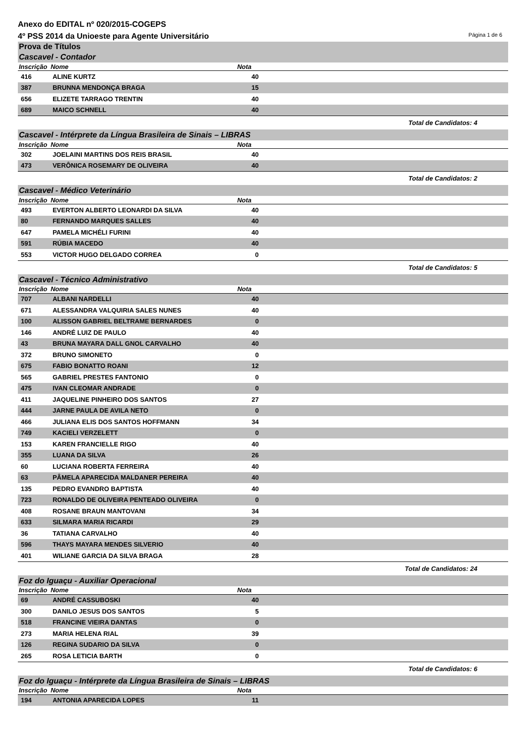Anexo do EDITAL nº 020/2015-COGEPS
4º PSS 2014 da Unioeste para Agente Universitário Página 1 de 6
Prova de Títulos
Cascavel - Contador
| Inscrição | Nome | Nota | |
| --- | --- | --- | --- |
| 416 | ALINE KURTZ | 40 | |
| 387 | BRUNNA MENDONÇA BRAGA | 15 | |
| 656 | ELIZETE TARRAGO TRENTIN | 40 | |
| 689 | MAICO SCHNELL | 40 | |
Total de Candidatos: 4
Cascavel - Intérprete da Língua Brasileira de Sinais – LIBRAS
| Inscrição | Nome | Nota | |
| --- | --- | --- | --- |
| 302 | JOELAINI MARTINS DOS REIS BRASIL | 40 | |
| 473 | VERÔNICA ROSEMARY DE OLIVEIRA | 40 | |
Total de Candidatos: 2
Cascavel - Médico Veterinário
| Inscrição | Nome | Nota | |
| --- | --- | --- | --- |
| 493 | EVERTON ALBERTO LEONARDI DA SILVA | 40 | |
| 80 | FERNANDO MARQUES SALLES | 40 | |
| 647 | PAMELA MICHÉLI FURINI | 40 | |
| 591 | RÚBIA MACEDO | 40 | |
| 553 | VICTOR HUGO DELGADO CORREA | 0 | |
Total de Candidatos: 5
Cascavel - Técnico Administrativo
| Inscrição | Nome | Nota | |
| --- | --- | --- | --- |
| 707 | ALBANI NARDELLI | 40 | |
| 671 | ALESSANDRA VALQUIRIA SALES NUNES | 40 | |
| 100 | ALISSON GABRIEL BELTRAME BERNARDES | 0 | |
| 146 | ANDRÉ LUIZ DE PAULO | 40 | |
| 43 | BRUNA MAYARA DALL GNOL CARVALHO | 40 | |
| 372 | BRUNO SIMONETO | 0 | |
| 675 | FABIO BONATTO ROANI | 12 | |
| 565 | GABRIEL PRESTES FANTONIO | 0 | |
| 475 | IVAN CLEOMAR ANDRADE | 0 | |
| 411 | JAQUELINE PINHEIRO DOS SANTOS | 27 | |
| 444 | JARNE PAULA DE AVILA NETO | 0 | |
| 466 | JULIANA ELIS DOS SANTOS HOFFMANN | 34 | |
| 749 | KACIELI VERZELETT | 0 | |
| 153 | KAREN FRANCIELLE RIGO | 40 | |
| 355 | LUANA DA SILVA | 26 | |
| 60 | LUCIANA ROBERTA FERREIRA | 40 | |
| 63 | PÂMELA APARECIDA MALDANER PEREIRA | 40 | |
| 135 | PEDRO EVANDRO BAPTISTA | 40 | |
| 723 | RONALDO DE OLIVEIRA PENTEADO OLIVEIRA | 0 | |
| 408 | ROSANE BRAUN MANTOVANI | 34 | |
| 633 | SILMARA MARIA RICARDI | 29 | |
| 36 | TATIANA CARVALHO | 40 | |
| 596 | THAYS MAYARA MENDES SILVERIO | 40 | |
| 401 | WILIANE GARCIA DA SILVA BRAGA | 28 | |
Total de Candidatos: 24
Foz do Iguaçu - Auxiliar Operacional
| Inscrição | Nome | Nota | |
| --- | --- | --- | --- |
| 69 | ANDRÉ CASSUBOSKI | 40 | |
| 300 | DANILO JESUS DOS SANTOS | 5 | |
| 518 | FRANCINE VIEIRA DANTAS | 0 | |
| 273 | MARIA HELENA RIAL | 39 | |
| 126 | REGINA SUDARIO DA SILVA | 0 | |
| 265 | ROSA LETICIA BARTH | 0 | |
Total de Candidatos: 6
Foz do Iguaçu - Intérprete da Língua Brasileira de Sinais – LIBRAS
| Inscrição | Nome | Nota | |
| --- | --- | --- | --- |
| 194 | ANTONIA APARECIDA LOPES | 11 | |